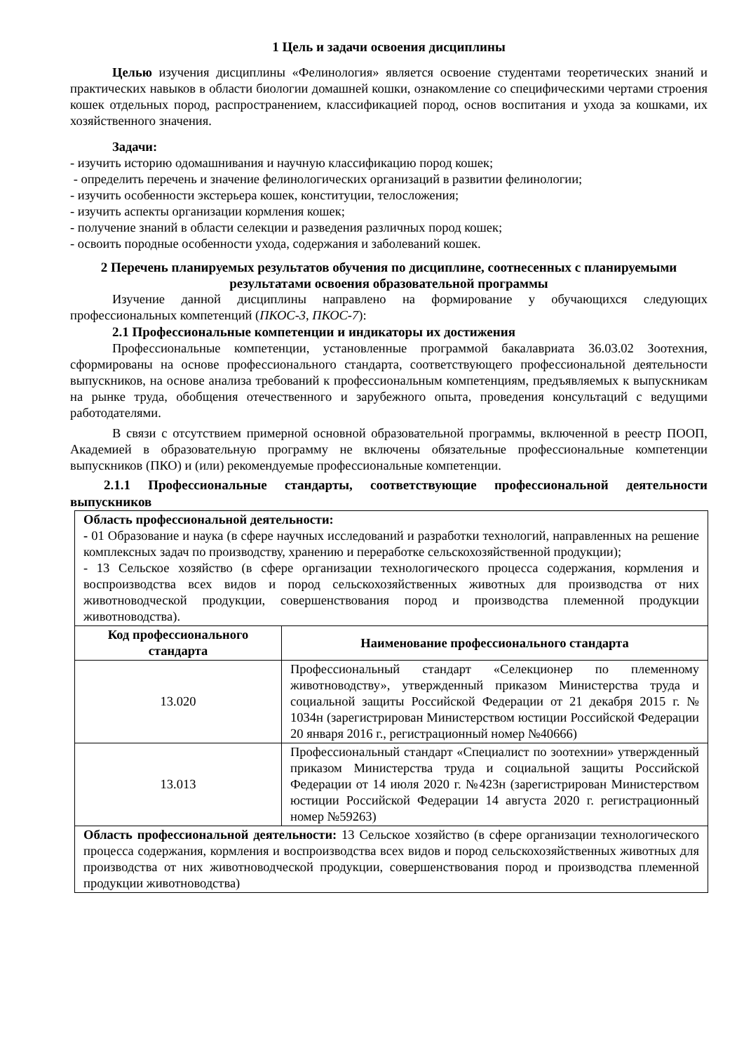1 Цель и задачи освоения дисциплины
Целью изучения дисциплины «Фелинология» является освоение студентами теоретических знаний и практических навыков в области биологии домашней кошки, ознакомление со специфическими чертами строения кошек отдельных пород, распространением, классификацией пород, основ воспитания и ухода за кошками, их хозяйственного значения.
Задачи:
- изучить историю одомашнивания и научную классификацию пород кошек;
- определить перечень и значение фелинологических организаций в развитии фелинологии;
- изучить особенности экстерьера кошек, конституции, телосложения;
- изучить аспекты организации кормления кошек;
- получение знаний в области селекции и разведения различных пород кошек;
- освоить породные особенности ухода, содержания и заболеваний кошек.
2 Перечень планируемых результатов обучения по дисциплине, соотнесенных с планируемыми результатами освоения образовательной программы
Изучение данной дисциплины направлено на формирование у обучающихся следующих профессиональных компетенций (ПКОС-3, ПКОС-7):
2.1 Профессиональные компетенции и индикаторы их достижения
Профессиональные компетенции, установленные программой бакалавриата 36.03.02 Зоотехния, сформированы на основе профессионального стандарта, соответствующего профессиональной деятельности выпускников, на основе анализа требований к профессиональным компетенциям, предъявляемых к выпускникам на рынке труда, обобщения отечественного и зарубежного опыта, проведения консультаций с ведущими работодателями.
В связи с отсутствием примерной основной образовательной программы, включенной в реестр ПООП, Академией в образовательную программу не включены обязательные профессиональные компетенции выпускников (ПКО) и (или) рекомендуемые профессиональные компетенции.
2.1.1 Профессиональные стандарты, соответствующие профессиональной деятельности выпускников
| Область профессиональной деятельности: - 01 Образование и наука (в сфере научных исследований и разработки технологий, направленных на решение комплексных задач по производству, хранению и переработке сельскохозяйственной продукции); - 13 Сельское хозяйство (в сфере организации технологического процесса содержания, кормления и воспроизводства всех видов и пород сельскохозяйственных животных для производства от них животноводческой продукции, совершенствования пород и производства племенной продукции животноводства). | |
| Код профессионального стандарта | Наименование профессионального стандарта |
| 13.020 | Профессиональный стандарт «Селекционер по племенному животноводству», утвержденный приказом Министерства труда и социальной защиты Российской Федерации от 21 декабря 2015 г. № 1034н (зарегистрирован Министерством юстиции Российской Федерации 20 января 2016 г., регистрационный номер №40666) |
| 13.013 | Профессиональный стандарт «Специалист по зоотехнии» утвержденный приказом Министерства труда и социальной защиты Российской Федерации от 14 июля 2020 г. №423н (зарегистрирован Министерством юстиции Российской Федерации 14 августа 2020 г. регистрационный номер №59263) |
| Область профессиональной деятельности: 13 Сельское хозяйство (в сфере организации технологического процесса содержания, кормления и воспроизводства всех видов и пород сельскохозяйственных животных для производства от них животноводческой продукции, совершенствования пород и производства племенной продукции животноводства) | |